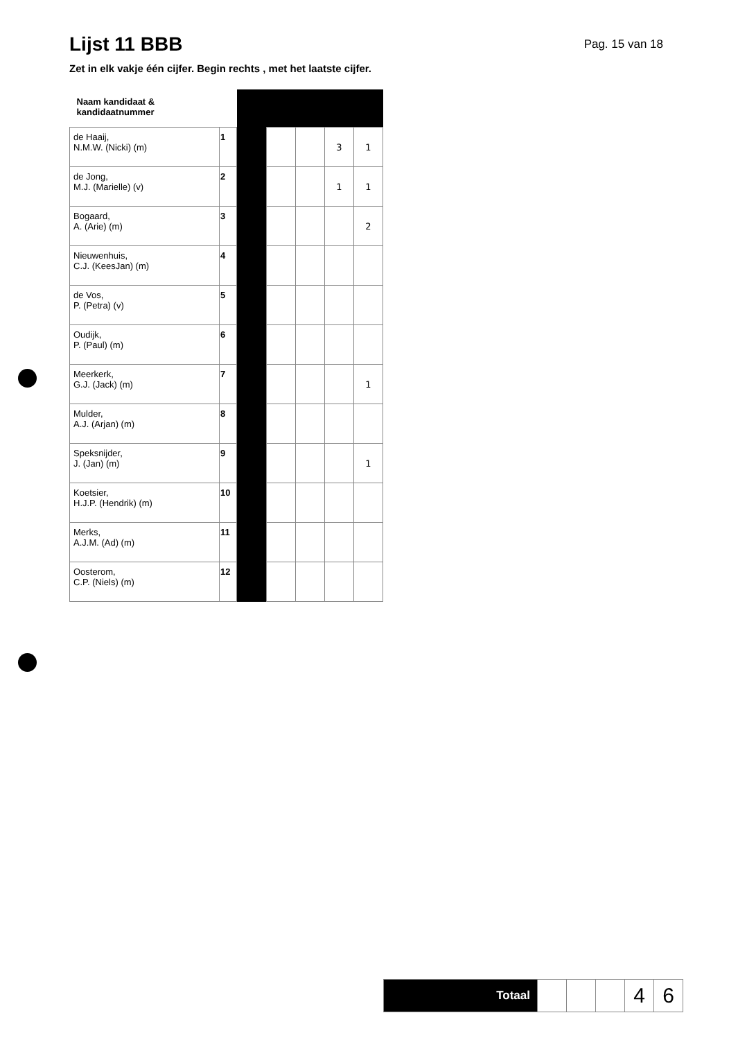Lijst 11 BBB
Pag. 15 van 18
Zet in elk vakje één cijfer. Begin rechts , met het laatste cijfer.
| Naam kandidaat & kandidaatnummer | | | | | | |
| de Haaij, N.M.W. (Nicki) (m) | 1 | | | | 3 | 1 |
| de Jong, M.J. (Marielle) (v) | 2 | | | | 1 | 1 |
| Bogaard, A. (Arie) (m) | 3 | | | | | 2 |
| Nieuwenhuis, C.J. (KeesJan) (m) | 4 | | | | | |
| de Vos, P. (Petra) (v) | 5 | | | | | |
| Oudijk, P. (Paul) (m) | 6 | | | | | |
| Meerkerk, G.J. (Jack) (m) | 7 | | | | | 1 |
| Mulder, A.J. (Arjan) (m) | 8 | | | | | |
| Speksnijder, J. (Jan) (m) | 9 | | | | | 1 |
| Koetsier, H.J.P. (Hendrik) (m) | 10 | | | | | |
| Merks, A.J.M. (Ad) (m) | 11 | | | | | |
| Oosterom, C.P. (Niels) (m) | 12 | | | | | |
| Totaal | | | | 4 | 6 |